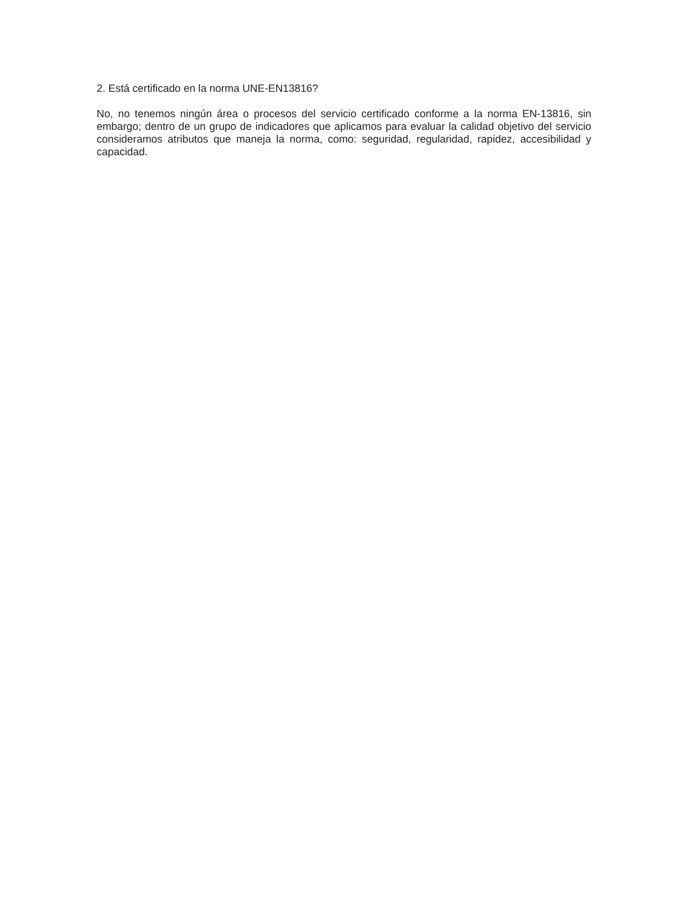2. Está certificado en la norma UNE-EN13816?
No, no tenemos ningún área o procesos del servicio certificado conforme a la norma EN-13816, sin embargo; dentro de un grupo de indicadores que aplicamos para evaluar la calidad objetivo del servicio consideramos atributos que maneja la norma, como: seguridad, regularidad, rapidez, accesibilidad y capacidad.